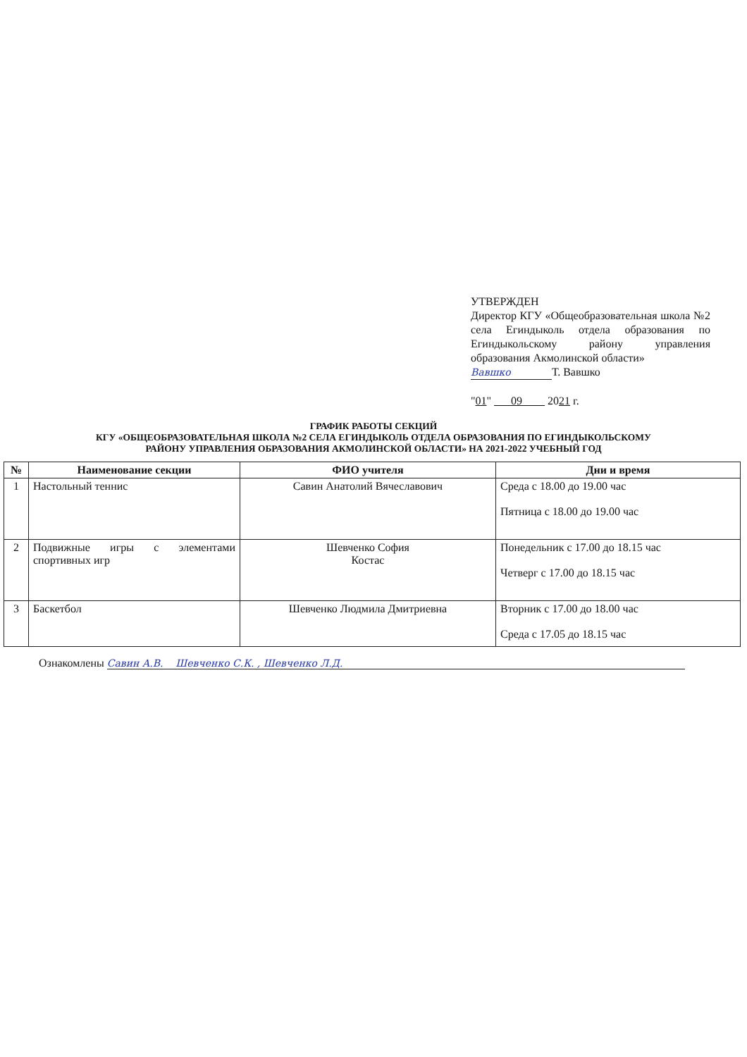УТВЕРЖДЕН
Директор КГУ «Общеобразовательная школа №2 села Егиндыколь отдела образования по Егиндыкольскому району управления образования Акмолинской области»
Вавшко Т. Вавшко
"01" 09 2021 г.
ГРАФИК РАБОТЫ СЕКЦИЙ
КГУ «ОБЩЕОБРАЗОВАТЕЛЬНАЯ ШКОЛА №2 СЕЛА ЕГИНДЫКОЛЬ ОТДЕЛА ОБРАЗОВАНИЯ ПО ЕГИНДЫКОЛЬСКОМУ
РАЙОНУ УПРАВЛЕНИЯ ОБРАЗОВАНИЯ АКМОЛИНСКОЙ ОБЛАСТИ» НА 2021-2022 УЧЕБНЫЙ ГОД
| № | Наименование секции | ФИО учителя | Дни и время |
| --- | --- | --- | --- |
| 1 | Настольный теннис | Савин Анатолий Вячеславович | Среда с 18.00 до 19.00 час Пятница с 18.00 до 19.00 час |
| 2 | Подвижные игры с элементами спортивных игр | Шевченко София Костас | Понедельник с 17.00 до 18.15 час Четверг с 17.00 до 18.15 час |
| 3 | Баскетбол | Шевченко Людмила Дмитриевна | Вторник с 17.00 до 18.00 час Среда с 17.05 до 18.15 час |
Ознакомлены Савин А.В. Шевченко С.К. , Шевченко Л.Д.